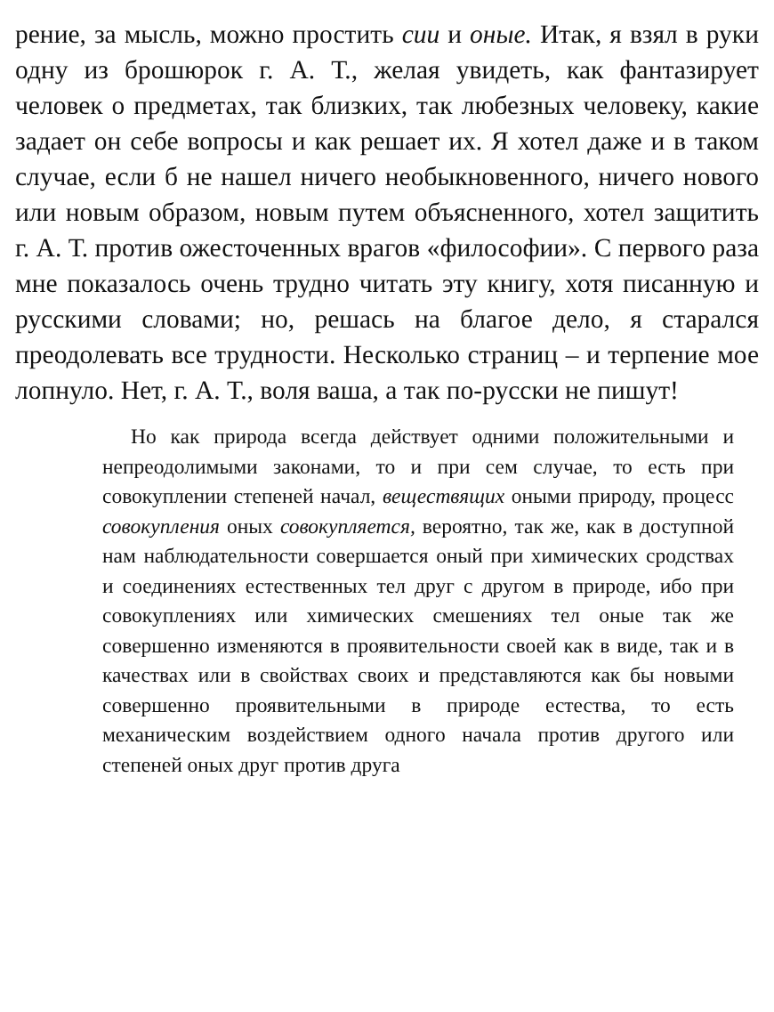рение, за мысль, можно простить сии и оные. Итак, я взял в руки одну из брошюрок г. А. Т., желая увидеть, как фантазирует человек о предметах, так близких, так любезных человеку, какие задает он себе вопросы и как решает их. Я хотел даже и в таком случае, если б не нашел ничего необыкновенного, ничего нового или новым образом, новым путем объясненного, хотел защитить г. А. Т. против ожесточенных врагов «философии». С первого раза мне показалось очень трудно читать эту книгу, хотя писанную и русскими словами; но, решась на благое дело, я старался преодолевать все трудности. Несколько страниц – и терпение мое лопнуло. Нет, г. А. Т., воля ваша, а так по-русски не пишут!
Но как природа всегда действует одними положительными и непреодолимыми законами, то и при сем случае, то есть при совокуплении степеней начал, веществящих оными природу, процесс совокупления оных совокупляется, вероятно, так же, как в доступной нам наблюдательности совершается оный при химических сродствах и соединениях естественных тел друг с другом в природе, ибо при совокуплениях или химических смешениях тел оные так же совершенно изменяются в проявительности своей как в виде, так и в качествах или в свойствах своих и представляются как бы новыми совершенно проявительными в природе естества, то есть механическим воздействием одного начала против другого или степеней оных друг против друга